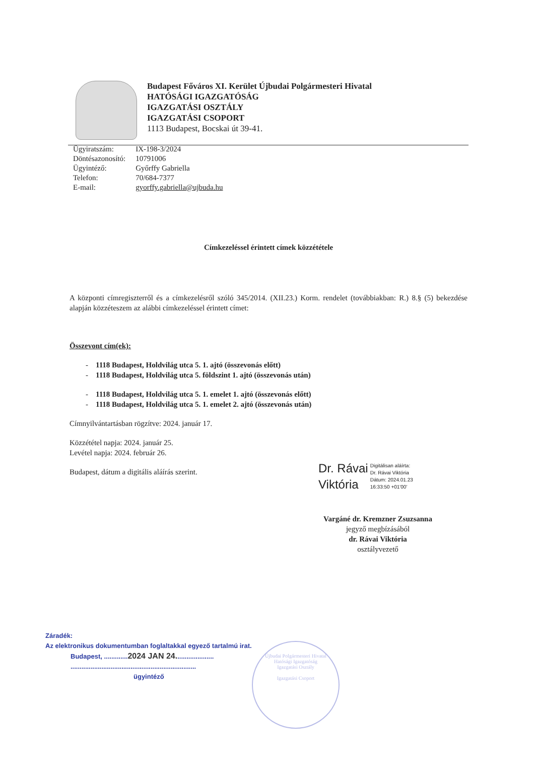Budapest Főváros XI. Kerület Újbudai Polgármesteri Hivatal
HATÓSÁGI IGAZGATÓSÁG
IGAZGATÁSI OSZTÁLY
IGAZGATÁSI CSOPORT
1113 Budapest, Bocskai út 39-41.
| Ügyiratszám: | IX-198-3/2024 |
| Döntésazonosító: | 10791006 |
| Ügyintéző: | Győrffy Gabriella |
| Telefon: | 70/684-7377 |
| E-mail: | gyorffy.gabriella@ujbuda.hu |
Címkezeléssel érintett címek közzététele
A központi címregiszterről és a címkezelésről szóló 345/2014. (XII.23.) Korm. rendelet (továbbiakban: R.) 8.§ (5) bekezdése alapján közzéteszem az alábbi címkezeléssel érintett címet:
Összevont cím(ek):
- 1118 Budapest, Holdvilág utca 5. 1. ajtó (összevonás előtt)
- 1118 Budapest, Holdvilág utca 5. földszint 1. ajtó (összevonás után)
- 1118 Budapest, Holdvilág utca 5. 1. emelet 1. ajtó (összevonás előtt)
- 1118 Budapest, Holdvilág utca 5. 1. emelet 2. ajtó (összevonás után)
Címnyilvántartásban rögzítve: 2024. január 17.
Közzététel napja: 2024. január 25.
Levétel napja: 2024. február 26.
Budapest, dátum a digitális aláírás szerint.
Dr. Rávai
Viktória
Digitálisan aláírta:
Dr. Rávai Viktória
Dátum: 2024.01.23
16:33:50 +01'00'
Vargáné dr. Kremzner Zsuzsanna
jegyző megbízásából
dr. Rávai Viktória
osztályvezető
Záradék:
Az elektronikus dokumentumban foglaltakkal egyező tartalmú irat.
Budapest, .............2024 JAN 24.....................
.....................................................................
ügyintéző
Újbudai Polgármesteri Hivatal
Hatósági Igazgatóság
Igazgatási Osztály
Igazgatási Csoport